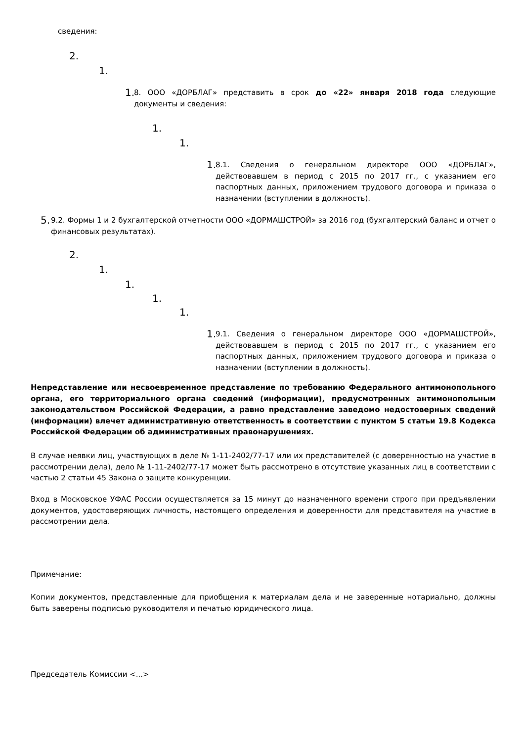сведения:
2.
1.
1.
8. ООО «ДОРБЛАГ» представить в срок до «22» января 2018 года следующие документы и сведения:
1.
1.
1.
8.1. Сведения о генеральном директоре ООО «ДОРБЛАГ», действовавшем в период с 2015 по 2017 гг., с указанием его паспортных данных, приложением трудового договора и приказа о назначении (вступлении в должность).
5.
9.2. Формы 1 и 2 бухгалтерской отчетности ООО «ДОРМАШСТРОЙ» за 2016 год (бухгалтерский баланс и отчет о финансовых результатах).
2.
1.
1.
1.
1.
1.
9.1. Сведения о генеральном директоре ООО «ДОРМАШСТРОЙ», действовавшем в период с 2015 по 2017 гг., с указанием его паспортных данных, приложением трудового договора и приказа о назначении (вступлении в должность).
Непредставление или несвоевременное представление по требованию Федерального антимонопольного органа, его территориального органа сведений (информации), предусмотренных антимонопольным законодательством Российской Федерации, а равно представление заведомо недостоверных сведений (информации) влечет административную ответственность в соответствии с пунктом 5 статьи 19.8 Кодекса Российской Федерации об административных правонарушениях.
В случае неявки лиц, участвующих в деле № 1-11-2402/77-17 или их представителей (с доверенностью на участие в рассмотрении дела), дело № 1-11-2402/77-17 может быть рассмотрено в отсутствие указанных лиц в соответствии с частью 2 статьи 45 Закона о защите конкуренции.
Вход в Московское УФАС России осуществляется за 15 минут до назначенного времени строго при предъявлении документов, удостоверяющих личность, настоящего определения и доверенности для представителя на участие в рассмотрении дела.
Примечание:
Копии документов, представленные для приобщения к материалам дела и не заверенные нотариально, должны быть заверены подписью руководителя и печатью юридического лица.
Председатель Комиссии <...>